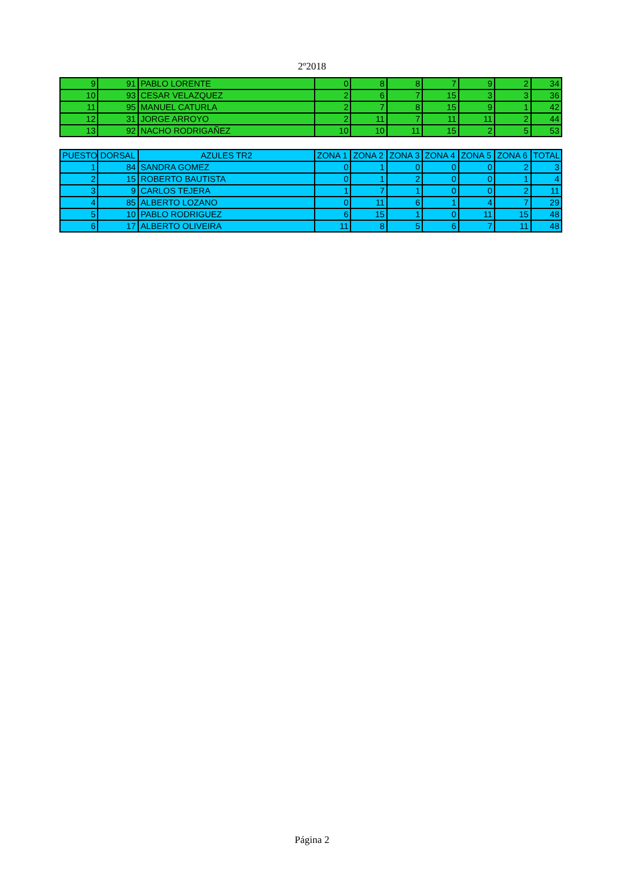2º2018
| 9 | 91 | PABLO LORENTE | 0 | 8 | 8 | 7 | 9 | 2 | 34 |
| 10 | 93 | CESAR VELAZQUEZ | 2 | 6 | 7 | 15 | 3 | 3 | 36 |
| 11 | 95 | MANUEL CATURLA | 2 | 7 | 8 | 15 | 9 | 1 | 42 |
| 12 | 31 | JORGE ARROYO | 2 | 11 | 7 | 11 | 11 | 2 | 44 |
| 13 | 92 | NACHO RODRIGAÑEZ | 10 | 10 | 11 | 15 | 2 | 5 | 53 |
| PUESTO | DORSAL | AZULES TR2 | ZONA 1 | ZONA 2 | ZONA 3 | ZONA 4 | ZONA 5 | ZONA 6 | TOTAL |
| --- | --- | --- | --- | --- | --- | --- | --- | --- | --- |
| 1 | 84 | SANDRA GOMEZ | 0 | 1 | 0 | 0 | 0 | 2 | 3 |
| 2 | 15 | ROBERTO BAUTISTA | 0 | 1 | 2 | 0 | 0 | 1 | 4 |
| 3 | 9 | CARLOS TEJERA | 1 | 7 | 1 | 0 | 0 | 2 | 11 |
| 4 | 85 | ALBERTO LOZANO | 0 | 11 | 6 | 1 | 4 | 7 | 29 |
| 5 | 10 | PABLO RODRIGUEZ | 6 | 15 | 1 | 0 | 11 | 15 | 48 |
| 6 | 17 | ALBERTO OLIVEIRA | 11 | 8 | 5 | 6 | 7 | 11 | 48 |
Página 2